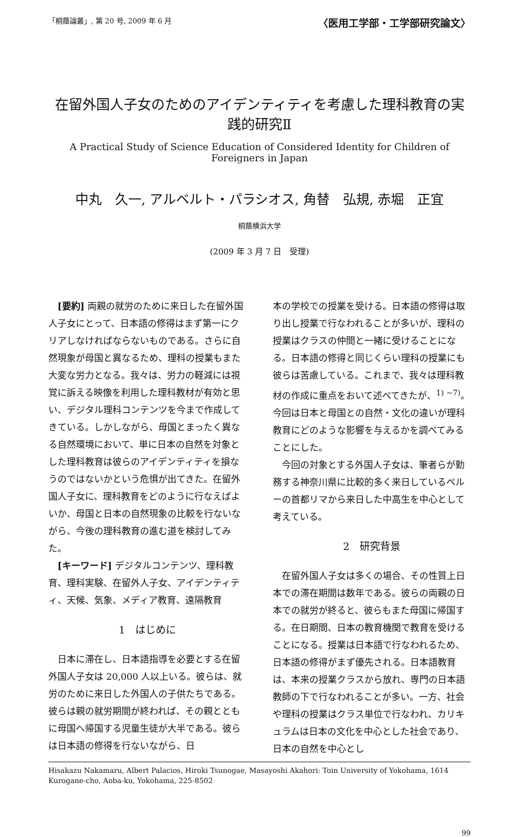「桐蔭論叢」, 第 20 号, 2009 年 6 月 〈医用工学部・工学部研究論文〉
在留外国人子女のためのアイデンティティを考慮した理科教育の実践的研究Ⅱ
A Practical Study of Science Education of Considered Identity for Children of Foreigners in Japan
中丸　久一, アルベルト・パラシオス, 角替　弘規, 赤堀　正宜
桐蔭横浜大学
(2009 年 3 月 7 日　受理)
[要約] 両親の就労のために来日した在留外国人子女にとって、日本語の修得はまず第一にクリアしなければならないものである。さらに自然現象が母国と異なるため、理科の授業もまた大変な労力となる。我々は、労力の軽減には視覚に訴える映像を利用した理科教材が有効と思い、デジタル理科コンテンツを今まで作成してきている。しかしながら、母国とまったく異なる自然環境において、単に日本の自然を対象とした理科教育は彼らのアイデンティティを損なうのではないかという危惧が出てきた。在留外国人子女に、理科教育をどのように行なえばよいか、母国と日本の自然現象の比較を行ないながら、今後の理科教育の進む道を検討してみた。
[キーワード] デジタルコンテンツ、理科教育、理科実験、在留外人子女、アイデンティティ、天候、気象、メディア教育、遠隔教育
1　はじめに
日本に滞在し、日本語指導を必要とする在留外国人子女は 20,000 人以上いる。彼らは、就労のために来日した外国人の子供たちである。彼らは親の就労期間が終われば、その親とともに母国へ帰国する児童生徒が大半である。彼らは日本語の修得を行ないながら、日
本の学校での授業を受ける。日本語の修得は取り出し授業で行なわれることが多いが、理科の授業はクラスの仲間と一緒に受けることになる。日本語の修得と同じくらい理科の授業にも彼らは苦慮している。これまで、我々は理科教材の作成に重点をおいて述べてきたが、<sup>1) ~7)</sup>。今回は日本と母国との自然・文化の違いが理科教育にどのような影響を与えるかを調べてみることにした。
今回の対象とする外国人子女は、筆者らが勤務する神奈川県に比較的多く来日しているペルーの首都リマから来日した中高生を中心として考えている。
2　研究背景
在留外国人子女は多くの場合、その性質上日本での滞在期間は数年である。彼らの両親の日本での就労が終ると、彼らもまた母国に帰国する。在日期間、日本の教育機関で教育を受けることになる。授業は日本語で行なわれるため、日本語の修得がまず優先される。日本語教育は、本来の授業クラスから放れ、専門の日本語教師の下で行なわれることが多い。一方、社会や理科の授業はクラス単位で行なわれ、カリキュラムは日本の文化を中心とした社会であり、日本の自然を中心とし
Hisakazu Nakamaru, Albert Palacios, Hiroki Tsunogae, Masayoshi Akahori: Toin University of Yokohama, 1614 Kurogane-cho, Aoba-ku, Yokohama, 225-8502
99